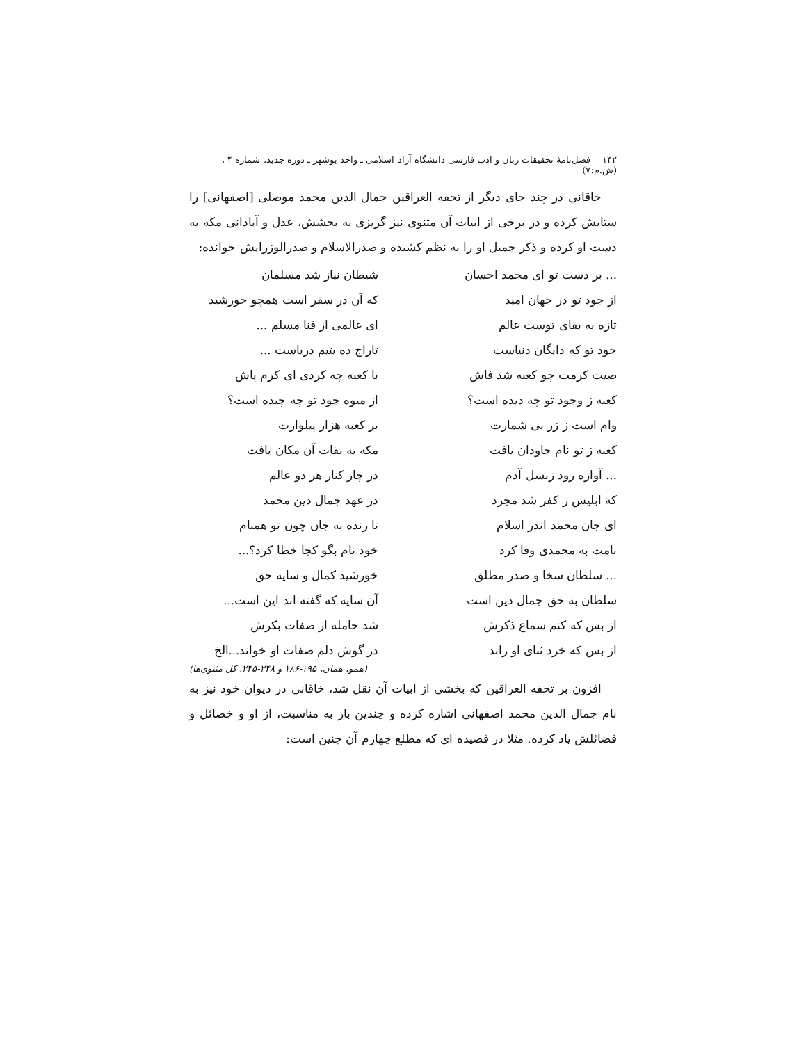۱۴۲ فصل‌نامهٔ تحقیقات زبان و ادب فارسی دانشگاه آزاد اسلامی ـ واحد بوشهر ـ دوره جدید، شماره ۴ ، (ش.م:۷)
خاقانی در چند جای دیگر از تحفه العراقین جمال الدین محمد موصلی [اصفهانی] را ستایش کرده و در برخی از ابیات آن مثنوی نیز گریزی به بخشش، عدل و آبادانی مکه به دست او کرده و ذکر جمیل او را به نظم کشیده و صدرالاسلام و صدرالوزرایش خوانده:
... بر دست تو ای محمد احسان
شیطان نیاز شد مسلمان
از جود تو در جهان امید
که آن در سفر است همچو خورشید
تازه به بقای توست عالم
ای عالمی از فنا مسلم ...
جود تو که دایگان دنیاست
تاراج ده یتیم دریاست ...
صیت کرمت چو کعبه شد فاش
با کعبه چه کردی ای کرم پاش
کعبه ز وجود تو چه دیده است؟
از میوه جود تو چه چیده است؟
وام است ز زر بی شمارت
بر کعبه هزار پیلوارت
کعبه ز تو نام جاودان یافت
مکه به بقات آن مکان یافت
... آوازه رود زنسل آدم
در چار کنار هر دو عالم
که ابلیس ز کفر شد مجرد
در عهد جمال دین محمد
ای جان محمد اندر اسلام
تا زنده به جان چون تو همنام
نامت به محمدی وفا کرد
خود نام بگو کجا خطا کرد؟...
... سلطان سخا و صدر مطلق
خورشید کمال و سایه حق
سلطان به حق جمال دین است
آن سایه که گفته اند این است...
از بس که کنم سماع ذکرش
شد حامله از صفات بکرش
از بس که خرد ثنای او راند
در گوش دلم صفات او خواند...الخ
(همو، همان، ۱۹۵-۱۸۶ و ۲۴۸-۲۴۵، کل مثنوی‌ها)
افزون بر تحفه العراقین که بخشی از ابیات آن نقل شد، خاقانی در دیوان خود نیز به نام جمال الدین محمد اصفهانی اشاره کرده و چندین بار به مناسبت، از او و خصائل و فضائلش یاد کرده. مثلا در قصیده ای که مطلع چهارم آن چنین است: